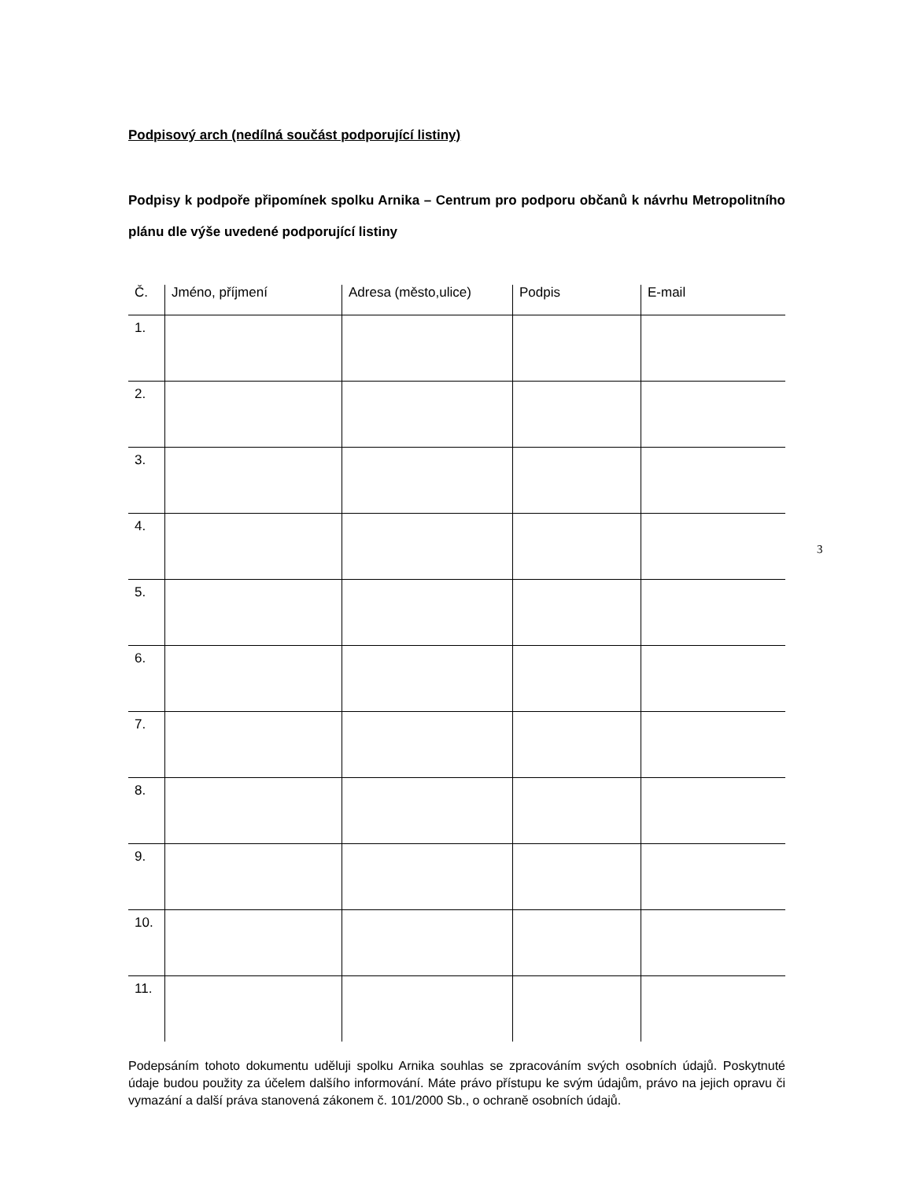Podpisový arch (nedílná součást podporující listiny)
Podpisy k podpoře připomínek spolku Arnika – Centrum pro podporu občanů k návrhu Metropolitního plánu dle výše uvedené podporující listiny
| Č. | Jméno, příjmení | Adresa (město,ulice) | Podpis | E-mail |
| --- | --- | --- | --- | --- |
| 1. | | | | |
| 2. | | | | |
| 3. | | | | |
| 4. | | | | |
| 5. | | | | |
| 6. | | | | |
| 7. | | | | |
| 8. | | | | |
| 9. | | | | |
| 10. | | | | |
| 11. | | | | |
Podepsáním tohoto dokumentu uděluji spolku Arnika souhlas se zpracováním svých osobních údajů. Poskytnuté údaje budou použity za účelem dalšího informování. Máte právo přístupu ke svým údajům, právo na jejich opravu či vymazání a další práva stanovená zákonem č. 101/2000 Sb., o ochraně osobních údajů.
3